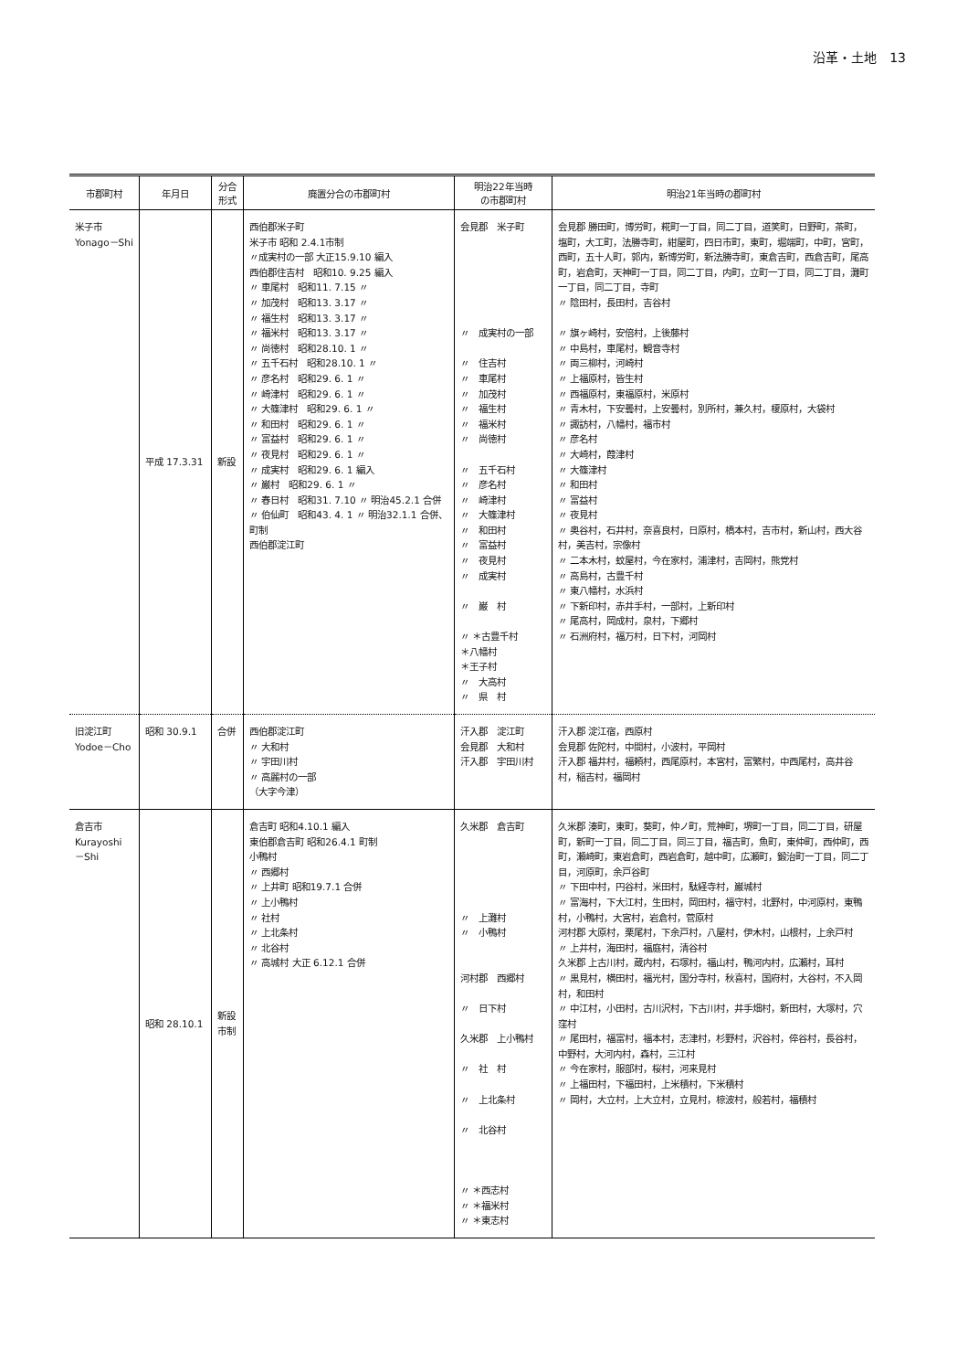沿革・土地　13
| 市郡町村 | 年月日 | 分合 形式 | 廃置分合の市郡町村 | 明治22年当時 の市郡町村 | 明治21年当時の郡町村 |
| --- | --- | --- | --- | --- | --- |
| 米子市 Yonago－Shi | 平成 17.3.31 | 新設 | 西伯郡米子町 米子市 昭和 2.4.1市制 〃成実村の一部 大正15.9.10 編入 西伯郡住吉村 昭和10. 9.25 編入 〃 車尾村 昭和11. 7.15 〃 〃 加茂村 昭和13. 3.17 〃 〃 福生村 昭和13. 3.17 〃 〃 福米村 昭和13. 3.17 〃 〃 尚徳村 昭和28.10. 1 〃 〃 五千石村 昭和28.10. 1 〃 〃 彦名村 昭和29. 6. 1 〃 〃 崎津村 昭和29. 6. 1 〃 〃 大篠津村 昭和29. 6. 1 〃 〃 和田村 昭和29. 6. 1 〃 〃 富益村 昭和29. 6. 1 〃 〃 夜見村 昭和29. 6. 1 〃 〃 成実村 昭和29. 6. 1 編入 〃 巌村 昭和29. 6. 1 〃 〃 春日村 昭和31. 7.10 〃 明治45.2.1 合併 〃 伯仙町 昭和43. 4. 1 〃 明治32.1.1 合併、町制 西伯郡淀江町 | 会見郡 米子町 〃 成実村の一部 〃 住吉村 〃 車尾村 〃 加茂村 〃 福生村 〃 福米村 〃 尚徳村 〃 五千石村 〃 彦名村 〃 崎津村 〃 大篠津村 〃 和田村 〃 富益村 〃 夜見村 〃 成実村 〃 巌 村 〃 ＊古豊千村 ＊八幡村 ＊王子村 〃 大高村 〃 県 村 | 会見郡 勝田町，博労町，糀町一丁目，同二丁目，道笑町，日野町，茶町，塩町，大工町，法勝寺町，紺屋町，四日市町，東町，堀端町，中町，宮町，西町，五十人町，郭内，新博労町，新法勝寺町，東倉吉町，西倉吉町，尾高町，岩倉町，天神町一丁目，同二丁目，内町，立町一丁目，同二丁目，灘町一丁目，同二丁目，寺町 〃 陰田村，長田村，吉谷村 〃 旗ヶ崎村，安倍村，上後藤村 〃 中島村，車尾村，観音寺村 〃 両三柳村，河崎村 〃 上福原村，皆生村 〃 西福原村，東福原村，米原村 〃 青木村，下安曇村，上安曇村，別所村，兼久村，榎原村，大袋村 〃 諏訪村，八幡村，福市村 〃 彦名村 〃 大崎村，葭津村 〃 大篠津村 〃 和田村 〃 富益村 〃 夜見村 〃 奥谷村，石井村，奈喜良村，日原村，橋本村，吉市村，新山村，西大谷村，美吉村，宗像村 〃 二本木村，蚊屋村，今在家村，浦津村，吉岡村，熊党村 〃 高島村，古豊千村 〃 東八幡村，水浜村 〃 下新印村，赤井手村，一部村，上新印村 〃 尾高村，岡成村，泉村，下郷村 〃 石洲府村，福万村，日下村，河岡村 |
| 旧淀江町 Yodoe－Cho | 昭和 30.9.1 | 合併 | 西伯郡淀江町 〃 大和村 〃 宇田川村 〃 高麗村の一部 （大字今津） | 汗入郡 淀江町 会見郡 大和村 汗入郡 宇田川村 | 汗入郡 淀江宿，西原村 会見郡 佐陀村，中間村，小波村，平岡村 汗入郡 福井村，福頼村，西尾原村，本宮村，富繁村，中西尾村，高井谷村，稲吉村，福岡村 |
| 倉吉市 Kurayoshi －Shi | 昭和 28.10.1 | 新設 市制 | 倉吉町 昭和4.10.1 編入 東伯郡倉吉町 昭和26.4.1 町制 小鴨村 〃 西郷村 〃 上井町 昭和19.7.1 合併 〃 上小鴨村 〃 社村 〃 上北条村 〃 北谷村 〃 高城村 大正 6.12.1 合併 | 久米郡 倉吉町 〃 上灘村 〃 小鴨村 河村郡 西郷村 〃 日下村 久米郡 上小鴨村 〃 社 村 〃 上北条村 〃 北谷村 〃 ＊西志村 〃 ＊福米村 〃 ＊東志村 | 久米郡 湊町，東町，葵町，仲ノ町，荒神町，堺町一丁目，同二丁目，研屋町，新町一丁目，同二丁目，同三丁目，福吉町，魚町，東仲町，西仲町，西町，瀬崎町，東岩倉町，西岩倉町，越中町，広瀬町，鍛治町一丁目，同二丁目，河原町，余戸谷町 〃 下田中村，円谷村，米田村，駄経寺村，巌城村 〃 富海村，下大江村，生田村，岡田村，福守村，北野村，中河原村，東鴨村，小鴨村，大宮村，岩倉村，菅原村 河村郡 大原村，栗尾村，下余戸村，八屋村，伊木村，山根村，上余戸村 〃 上井村，海田村，福庭村，清谷村 久米郡 上古川村，蔵内村，石塚村，福山村，鴨河内村，広瀬村，耳村 〃 黒見村，横田村，福光村，国分寺村，秋喜村，国府村，大谷村，不入岡村，和田村 〃 中江村，小田村，古川沢村，下古川村，井手畑村，新田村，大塚村，穴窪村 〃 尾田村，福富村，福本村，志津村，杉野村，沢谷村，倅谷村，長谷村，中野村，大河内村，森村，三江村 〃 今在家村，服部村，桜村，河来見村 〃 上福田村，下福田村，上米積村，下米積村 〃 岡村，大立村，上大立村，立見村，椋波村，般若村，福積村 |